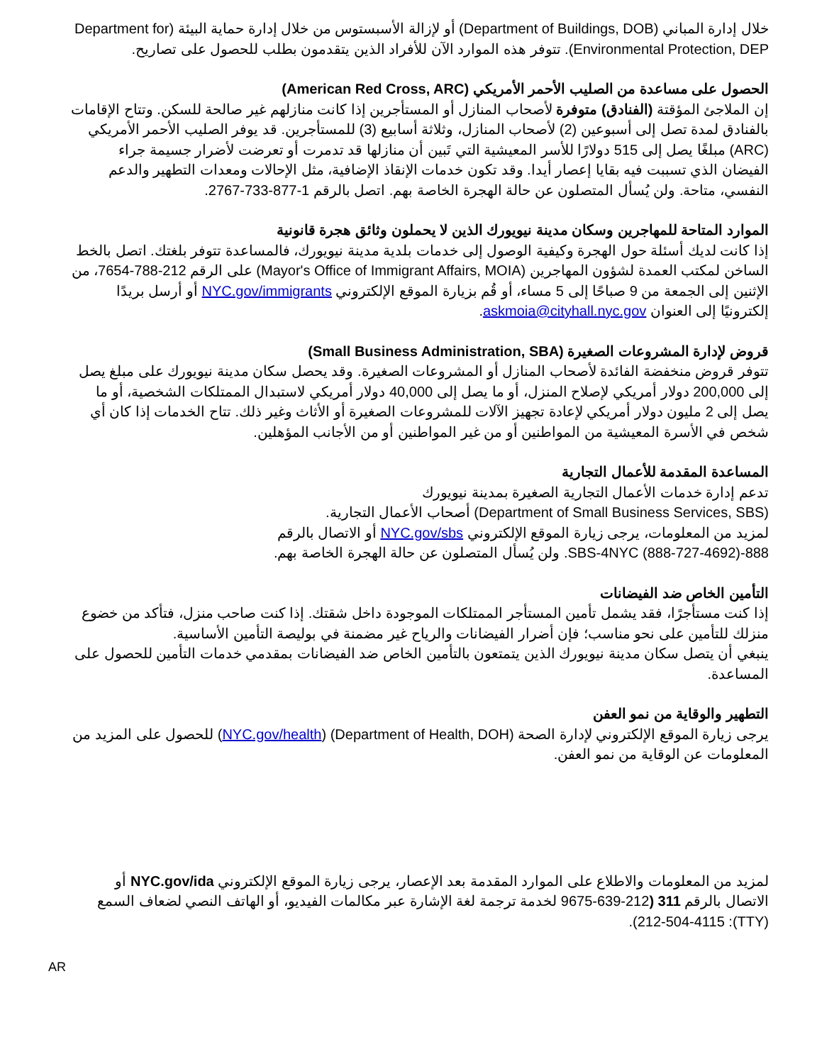خلال إدارة المباني (Department of Buildings, DOB) أو لإزالة الأسبستوس من خلال إدارة حماية البيئة (Department for Environmental Protection, DEP). تتوفر هذه الموارد الآن للأفراد الذين يتقدمون بطلب للحصول على تصاريح.
الحصول على مساعدة من الصليب الأحمر الأمريكي (American Red Cross, ARC)
إن الملاجئ المؤقتة (الفنادق) متوفرة لأصحاب المنازل أو المستأجرين إذا كانت منازلهم غير صالحة للسكن. وتتاح الإقامات بالفنادق لمدة تصل إلى أسبوعين (2) لأصحاب المنازل، وثلاثة أسابيع (3) للمستأجرين. قد يوفر الصليب الأحمر الأمريكي (ARC) مبلغًا يصل إلى 515 دولارًا للأسر المعيشية التي تَبين أن منازلها قد تدمرت أو تعرضت لأضرار جسيمة جراء الفيضان الذي تسببت فيه بقايا إعصار أيدا. وقد تكون خدمات الإنقاذ الإضافية، مثل الإحالات ومعدات التطهير والدعم النفسي، متاحة. ولن يُسأل المتصلون عن حالة الهجرة الخاصة بهم. اتصل بالرقم 1-877-733-2767.
الموارد المتاحة للمهاجرين وسكان مدينة نيويورك الذين لا يحملون وثائق هجرة قانونية
إذا كانت لديك أسئلة حول الهجرة وكيفية الوصول إلى خدمات بلدية مدينة نيويورك، فالمساعدة تتوفر بلغتك. اتصل بالخط الساخن لمكتب العمدة لشؤون المهاجرين (Mayor's Office of Immigrant Affairs, MOIA) على الرقم 212-788-7654، من الإثنين إلى الجمعة من 9 صباحًا إلى 5 مساء، أو قُم بزيارة الموقع الإلكتروني NYC.gov/immigrants أو أرسل بريدًا إلكترونيًا إلى العنوان askmoia@cityhall.nyc.gov.
قروض لإدارة المشروعات الصغيرة (Small Business Administration, SBA)
تتوفر قروض منخفضة الفائدة لأصحاب المنازل أو المشروعات الصغيرة. وقد يحصل سكان مدينة نيويورك على مبلغ يصل إلى 200,000 دولار أمريكي لإصلاح المنزل، أو ما يصل إلى 40,000 دولار أمريكي لاستبدال الممتلكات الشخصية، أو ما يصل إلى 2 مليون دولار أمريكي لإعادة تجهيز الآلات للمشروعات الصغيرة أو الأثاث وغير ذلك. تتاح الخدمات إذا كان أي شخص في الأسرة المعيشية من المواطنين أو من غير المواطنين أو من الأجانب المؤهلين.
المساعدة المقدمة للأعمال التجارية
تدعم إدارة خدمات الأعمال التجارية الصغيرة بمدينة نيويورك
(Department of Small Business Services, SBS) أصحاب الأعمال التجارية.
لمزيد من المعلومات، يرجى زيارة الموقع الإلكتروني NYC.gov/sbs أو الاتصال بالرقم
888-SBS-4NYC (888-727-4692). ولن يُسأل المتصلون عن حالة الهجرة الخاصة بهم.
التأمين الخاص ضد الفيضانات
إذا كنت مستأجرًا، فقد يشمل تأمين المستأجر الممتلكات الموجودة داخل شقتك. إذا كنت صاحب منزل، فتأكد من خضوع منزلك للتأمين على نحو مناسب؛ فإن أضرار الفيضانات والرياح غير مضمنة في بوليصة التأمين الأساسية.
ينبغي أن يتصل سكان مدينة نيويورك الذين يتمتعون بالتأمين الخاص ضد الفيضانات بمقدمي خدمات التأمين للحصول على المساعدة.
التطهير والوقاية من نمو العفن
يرجى زيارة الموقع الإلكتروني لإدارة الصحة (Department of Health, DOH) (NYC.gov/health) للحصول على المزيد من المعلومات عن الوقاية من نمو العفن.
لمزيد من المعلومات والاطلاع على الموارد المقدمة بعد الإعصار، يرجى زيارة الموقع الإلكتروني NYC.gov/ida أو الاتصال بالرقم 311 (212-639-9675 لخدمة ترجمة لغة الإشارة عبر مكالمات الفيديو، أو الهاتف النصي لضعاف السمع (TTY): 212-504-4115).
AR